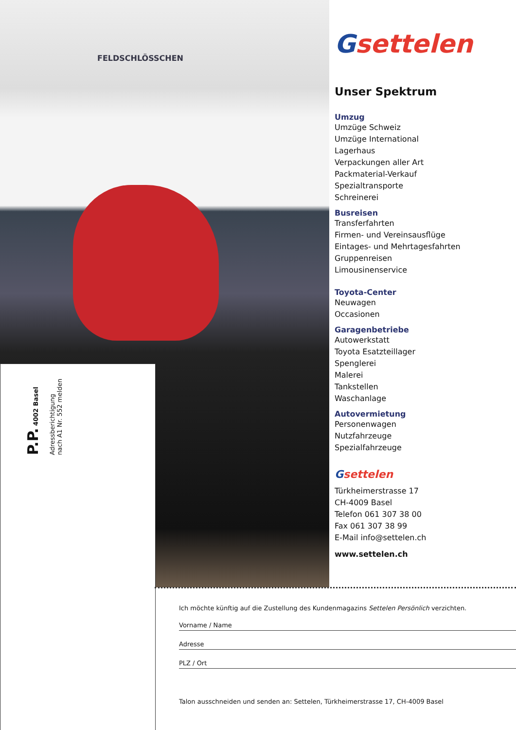FELDSCHLÖSSCHEN
P.P. 4002 Basel
Adressberichtigung
nach A1 Nr. 552 melden
Gsettelen
Unser Spektrum
Umzug
Umzüge Schweiz
Umzüge International
Lagerhaus
Verpackungen aller Art
Packmaterial-Verkauf
Spezialtransporte
Schreinerei
Busreisen
Transferfahrten
Firmen- und Vereinsausflüge
Eintages- und Mehrtagesfahrten
Gruppenreisen
Limousinenservice
Toyota-Center
Neuwagen
Occasionen
Garagenbetriebe
Autowerkstatt
Toyota Esatzteillager
Spenglerei
Malerei
Tankstellen
Waschanlage
Autovermietung
Personenwagen
Nutzfahrzeuge
Spezialfahrzeuge
Gsettelen
Türkheimerstrasse 17
CH-4009 Basel
Telefon 061 307 38 00
Fax 061 307 38 99
E-Mail info@settelen.ch
www.settelen.ch
Ich möchte künftig auf die Zustellung des Kundenmagazins Settelen Persönlich verzichten.
Vorname / Name
Adresse
PLZ / Ort
Talon ausschneiden und senden an: Settelen, Türkheimerstrasse 17, CH-4009 Basel